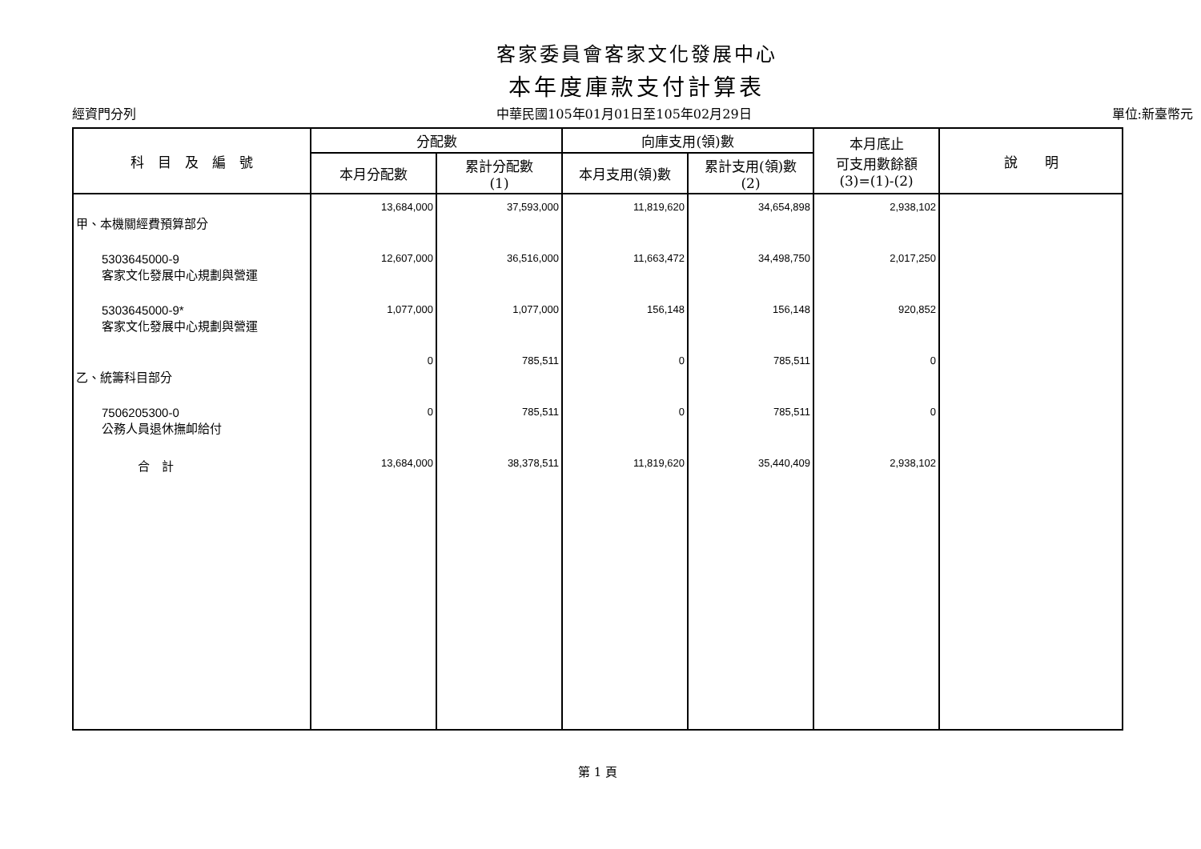客家委員會客家文化發展中心
本年度庫款支付計算表
經資門分列 中華民國105年01月01日至105年02月29日 單位:新臺幣元
| 科 目 及 編 號 | 分配數 | | 向庫支用(領)數 | | 本月底止 可支用數餘額 (3)=(1)-(2) | 說 明 |
| --- | --- | --- | --- | --- | --- | --- |
| | 本月分配數 | 累計分配數 (1) | 本月支用(領)數 | 累計支用(領)數 (2) | | |
| 甲、本機關經費預算部分 | 13,684,000 | 37,593,000 | 11,819,620 | 34,654,898 | 2,938,102 | |
| 5303645000-9 客家文化發展中心規劃與營運 | 12,607,000 | 36,516,000 | 11,663,472 | 34,498,750 | 2,017,250 | |
| 5303645000-9* 客家文化發展中心規劃與營運 | 1,077,000 | 1,077,000 | 156,148 | 156,148 | 920,852 | |
| 乙、統籌科目部分 | 0 | 785,511 | 0 | 785,511 | 0 | |
| 7506205300-0 公務人員退休撫卹給付 | 0 | 785,511 | 0 | 785,511 | 0 | |
| 合 計 | 13,684,000 | 38,378,511 | 11,819,620 | 35,440,409 | 2,938,102 | |
第 1 頁